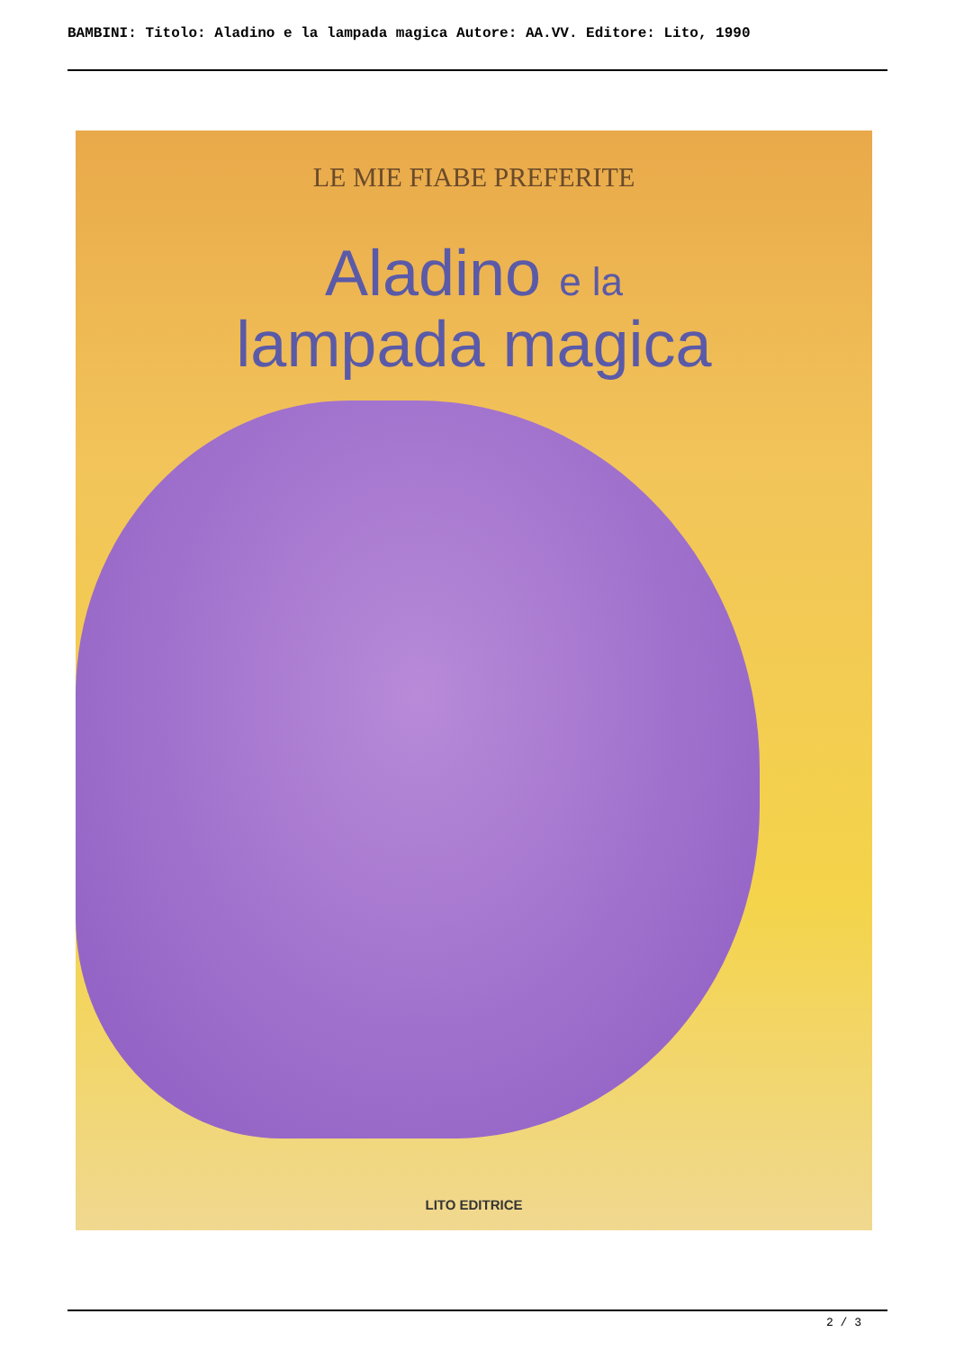BAMBINI: Titolo: Aladino e la lampada magica Autore: AA.VV. Editore: Lito, 1990
LE MIE FIABE PREFERITE
Aladino e la
lampada magica
LITO EDITRICE
2 / 3